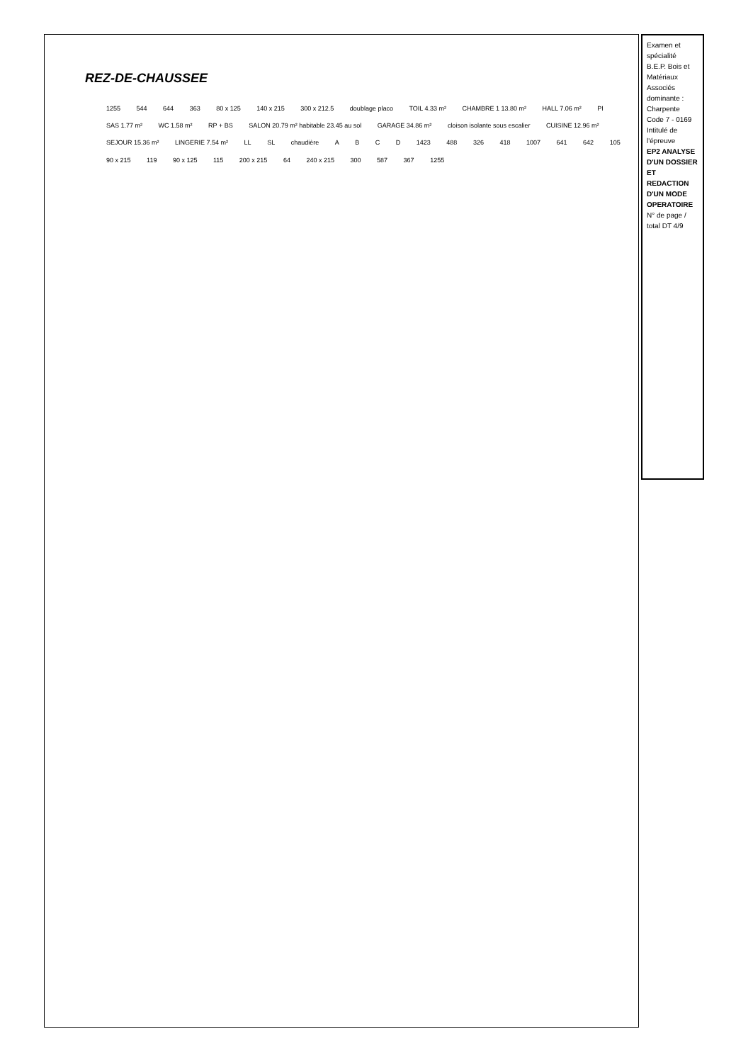Examen et spécialité
B.E.P. Bois et Matériaux Associés dominante : Charpente
Code 7 - 0169
Intitulé de l'épreuve
EP2 ANALYSE D'UN DOSSIER ET REDACTION D'UN MODE OPERATOIRE
N° de page / total DT 4/9
REZ-DE-CHAUSSEE
1255 544 644 363 80 x 125 140 x 215 300 x 212.5 doublage placo TOIL 4.33 m² CHAMBRE 1 13.80 m² HALL 7.06 m² PI SAS 1.77 m² WC 1.58 m² RP + BS SALON 20.79 m² habitable 23.45 au sol GARAGE 34.86 m² cloison isolante sous escalier CUISINE 12.96 m² SEJOUR 15.36 m² LINGERIE 7.54 m² LL SL chaudière A B C D 1423 488 326 418 1007 641 642 105 90 x 215 119 90 x 125 115 200 x 215 64 240 x 215 300 587 367 1255